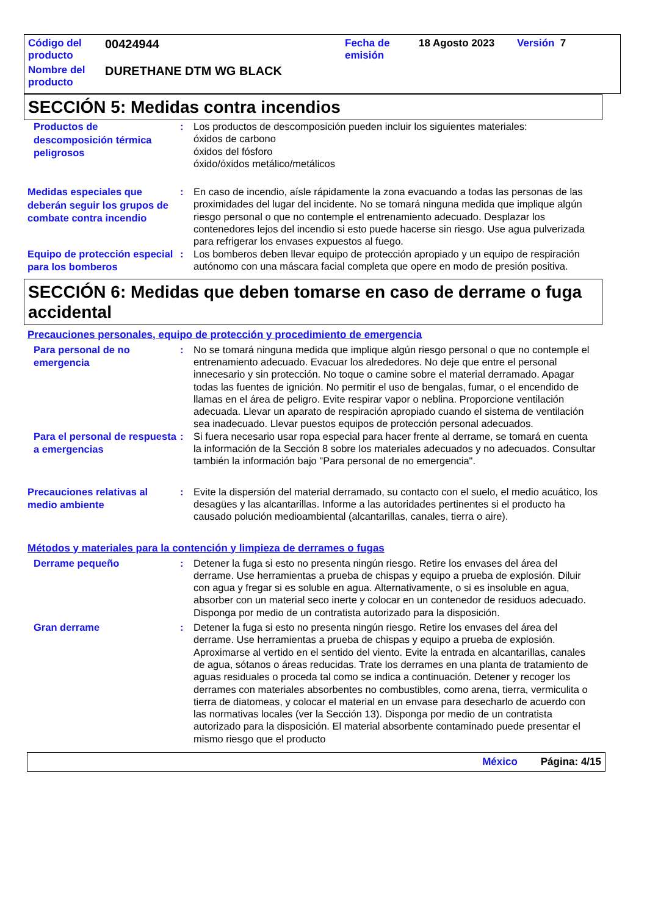Código del producto
00424944
Fecha de emisión
18 Agosto 2023 Versión 7
Nombre del producto
DURETHANE DTM WG BLACK
SECCIÓN 5: Medidas contra incendios
Productos de descomposición térmica peligrosos
: Los productos de descomposición pueden incluir los siguientes materiales:
óxidos de carbono
óxidos del fósforo
óxido/óxidos metálico/metálicos
Medidas especiales que deberán seguir los grupos de combate contra incendio
: En caso de incendio, aísle rápidamente la zona evacuando a todas las personas de las proximidades del lugar del incidente. No se tomará ninguna medida que implique algún riesgo personal o que no contemple el entrenamiento adecuado. Desplazar los contenedores lejos del incendio si esto puede hacerse sin riesgo. Use agua pulverizada para refrigerar los envases expuestos al fuego.
Equipo de protección especial para los bomberos
: Los bomberos deben llevar equipo de protección apropiado y un equipo de respiración autónomo con una máscara facial completa que opere en modo de presión positiva.
SECCIÓN 6: Medidas que deben tomarse en caso de derrame o fuga accidental
Precauciones personales, equipo de protección y procedimiento de emergencia
Para personal de no emergencia
: No se tomará ninguna medida que implique algún riesgo personal o que no contemple el entrenamiento adecuado. Evacuar los alrededores. No deje que entre el personal innecesario y sin protección. No toque o camine sobre el material derramado. Apagar todas las fuentes de ignición. No permitir el uso de bengalas, fumar, o el encendido de llamas en el área de peligro. Evite respirar vapor o neblina. Proporcione ventilación adecuada. Llevar un aparato de respiración apropiado cuando el sistema de ventilación sea inadecuado. Llevar puestos equipos de protección personal adecuados.
Para el personal de respuesta a emergencias
: Si fuera necesario usar ropa especial para hacer frente al derrame, se tomará en cuenta la información de la Sección 8 sobre los materiales adecuados y no adecuados. Consultar también la información bajo "Para personal de no emergencia".
Precauciones relativas al medio ambiente
: Evite la dispersión del material derramado, su contacto con el suelo, el medio acuático, los desagües y las alcantarillas. Informe a las autoridades pertinentes si el producto ha causado polución medioambiental (alcantarillas, canales, tierra o aire).
Métodos y materiales para la contención y limpieza de derrames o fugas
Derrame pequeño
: Detener la fuga si esto no presenta ningún riesgo. Retire los envases del área del derrame. Use herramientas a prueba de chispas y equipo a prueba de explosión. Diluir con agua y fregar si es soluble en agua. Alternativamente, o si es insoluble en agua, absorber con un material seco inerte y colocar en un contenedor de residuos adecuado. Disponga por medio de un contratista autorizado para la disposición.
Gran derrame
: Detener la fuga si esto no presenta ningún riesgo. Retire los envases del área del derrame. Use herramientas a prueba de chispas y equipo a prueba de explosión. Aproximarse al vertido en el sentido del viento. Evite la entrada en alcantarillas, canales de agua, sótanos o áreas reducidas. Trate los derrames en una planta de tratamiento de aguas residuales o proceda tal como se indica a continuación. Detener y recoger los derrames con materiales absorbentes no combustibles, como arena, tierra, vermiculita o tierra de diatomeas, y colocar el material en un envase para desecharlo de acuerdo con las normativas locales (ver la Sección 13). Disponga por medio de un contratista autorizado para la disposición. El material absorbente contaminado puede presentar el mismo riesgo que el producto
México Página: 4/15